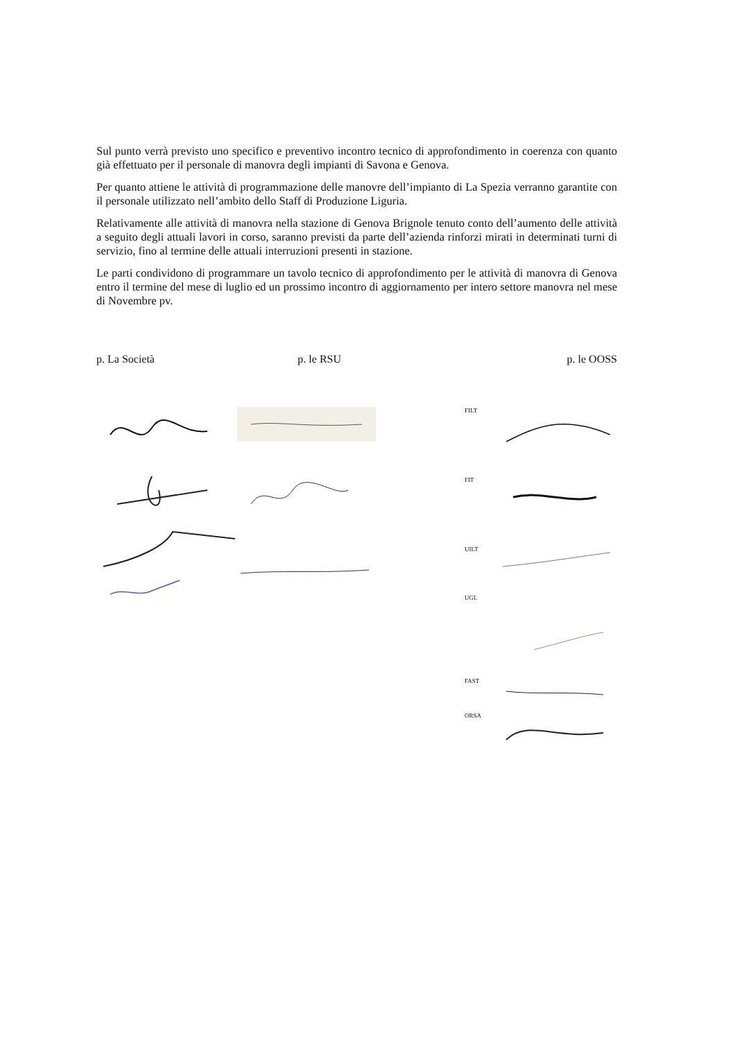Sul punto verrà previsto uno specifico e preventivo incontro tecnico di approfondimento in coerenza con quanto già effettuato per il personale di manovra degli impianti di Savona e Genova.
Per quanto attiene le attività di programmazione delle manovre dell’impianto di La Spezia verranno garantite con il personale utilizzato nell’ambito dello Staff di Produzione Liguria.
Relativamente alle attività di manovra nella stazione di Genova Brignole tenuto conto dell’aumento delle attività a seguito degli attuali lavori in corso, saranno previsti da parte dell’azienda rinforzi mirati in determinati turni di servizio, fino al termine delle attuali interruzioni presenti in stazione.
Le parti condividono di programmare un tavolo tecnico di approfondimento per le attività di manovra di Genova entro il termine del mese di luglio ed un prossimo incontro di aggiornamento per intero settore manovra nel mese di Novembre pv.
p. La Società p. le RSU p. le OOSS
FILT
FIT
UILT
UGL
FAST
ORSA